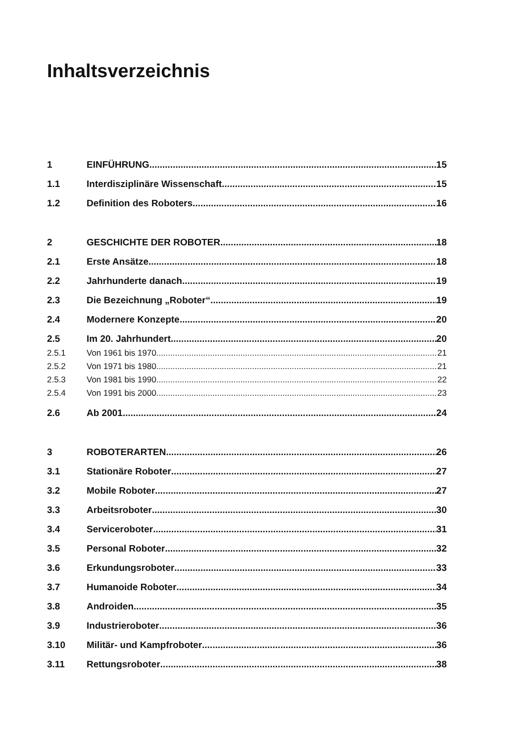Inhaltsverzeichnis
1 EINFÜHRUNG 15
1.1 Interdisziplinäre Wissenschaft 15
1.2 Definition des Roboters 16
2 GESCHICHTE DER ROBOTER 18
2.1 Erste Ansätze 18
2.2 Jahrhunderte danach 19
2.3 Die Bezeichnung „Roboter“ 19
2.4 Modernere Konzepte 20
2.5 Im 20. Jahrhundert 20
2.5.1 Von 1961 bis 1970 21
2.5.2 Von 1971 bis 1980 21
2.5.3 Von 1981 bis 1990 22
2.5.4 Von 1991 bis 2000 23
2.6 Ab 2001 24
3 ROBOTERARTEN 26
3.1 Stationäre Roboter 27
3.2 Mobile Roboter 27
3.3 Arbeitsroboter 30
3.4 Serviceroboter 31
3.5 Personal Roboter 32
3.6 Erkundungsroboter 33
3.7 Humanoide Roboter 34
3.8 Androiden 35
3.9 Industrieroboter 36
3.10 Militär- und Kampfroboter 36
3.11 Rettungsroboter 38